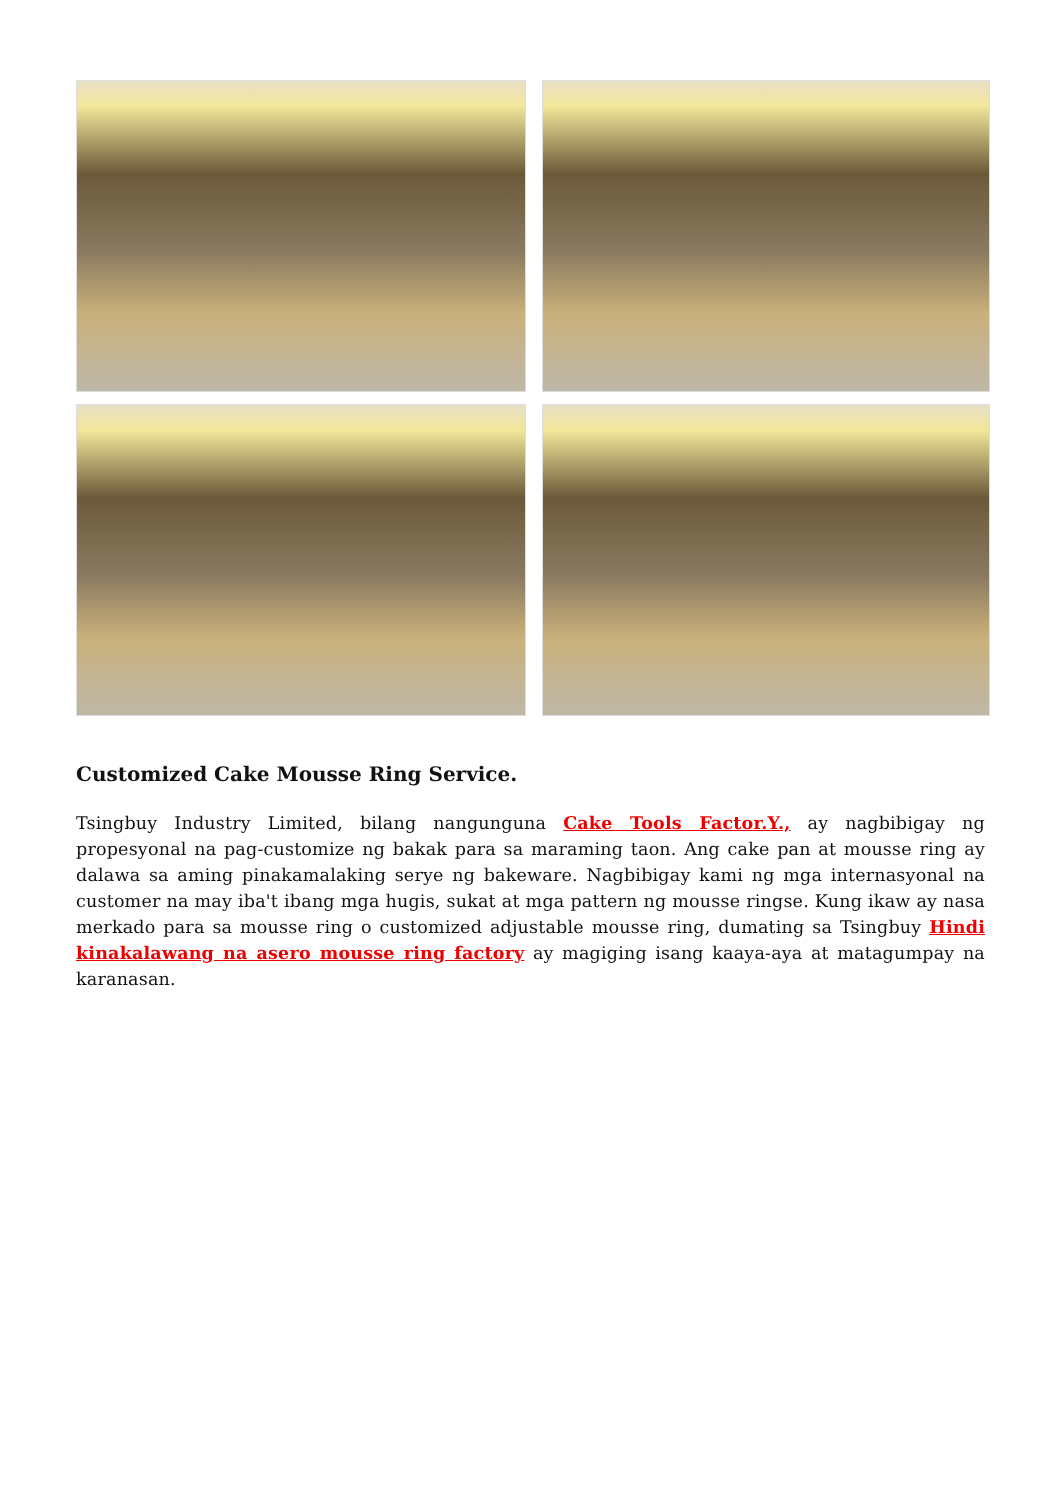Customized Cake Mousse Ring Service.
Tsingbuy Industry Limited, bilang nangunguna Cake Tools Factor.Y., ay nagbibigay ng propesyonal na pag-customize ng bakak para sa maraming taon. Ang cake pan at mousse ring ay dalawa sa aming pinakamalaking serye ng bakeware. Nagbibigay kami ng mga internasyonal na customer na may iba't ibang mga hugis, sukat at mga pattern ng mousse ringse. Kung ikaw ay nasa merkado para sa mousse ring o customized adjustable mousse ring, dumating sa Tsingbuy Hindi kinakalawang na asero mousse ring factory ay magiging isang kaaya-aya at matagumpay na karanasan.